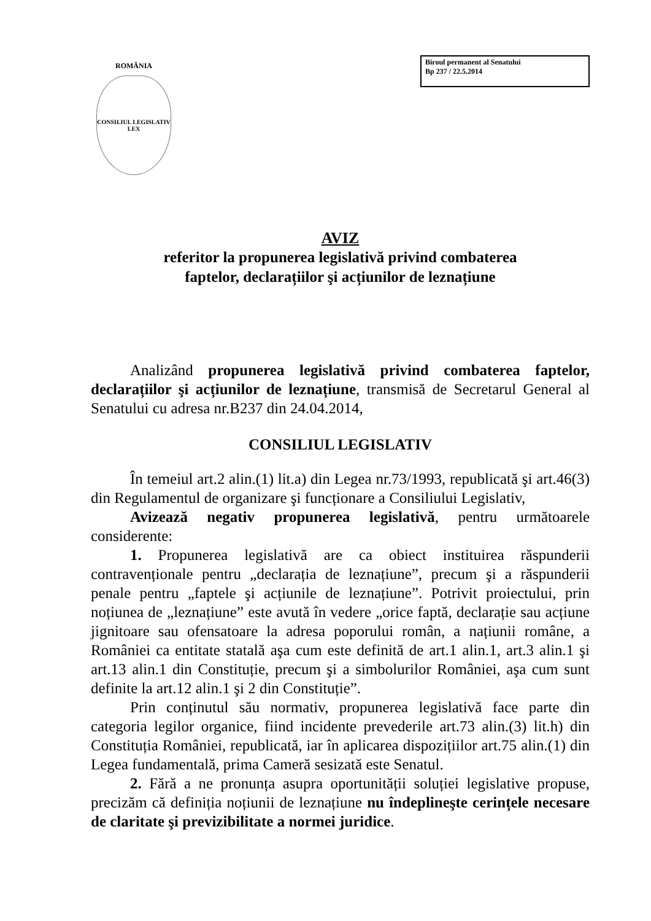ROMÂNIA
CONSILIUL LEGISLATIV
LEX
Biroul permanent al Senatului
Bp 237 / 22.5.2014
AVIZ
referitor la propunerea legislativă privind combaterea
faptelor, declarațiilor şi acțiunilor de leznațiune
Analizând propunerea legislativă privind combaterea faptelor, declarațiilor şi acțiunilor de leznațiune, transmisă de Secretarul General al Senatului cu adresa nr.B237 din 24.04.2014,
CONSILIUL LEGISLATIV
În temeiul art.2 alin.(1) lit.a) din Legea nr.73/1993, republicată şi art.46(3) din Regulamentul de organizare şi funcționare a Consiliului Legislativ,
Avizează negativ propunerea legislativă, pentru următoarele considerente:
1. Propunerea legislativă are ca obiect instituirea răspunderii contravenționale pentru „declarația de leznațiune”, precum şi a răspunderii penale pentru „faptele şi acțiunile de leznațiune”. Potrivit proiectului, prin noțiunea de „leznațiune” este avută în vedere „orice faptă, declarație sau acțiune jignitoare sau ofensatoare la adresa poporului român, a națiunii române, a României ca entitate statală aşa cum este definită de art.1 alin.1, art.3 alin.1 şi art.13 alin.1 din Constituție, precum şi a simbolurilor României, aşa cum sunt definite la art.12 alin.1 şi 2 din Constituție”.
Prin conținutul său normativ, propunerea legislativă face parte din categoria legilor organice, fiind incidente prevederile art.73 alin.(3) lit.h) din Constituția României, republicată, iar în aplicarea dispozițiilor art.75 alin.(1) din Legea fundamentală, prima Cameră sesizată este Senatul.
2. Fără a ne pronunța asupra oportunității soluției legislative propuse, precizăm că definiția noțiunii de leznațiune nu îndeplineşte cerințele necesare de claritate şi previzibilitate a normei juridice.